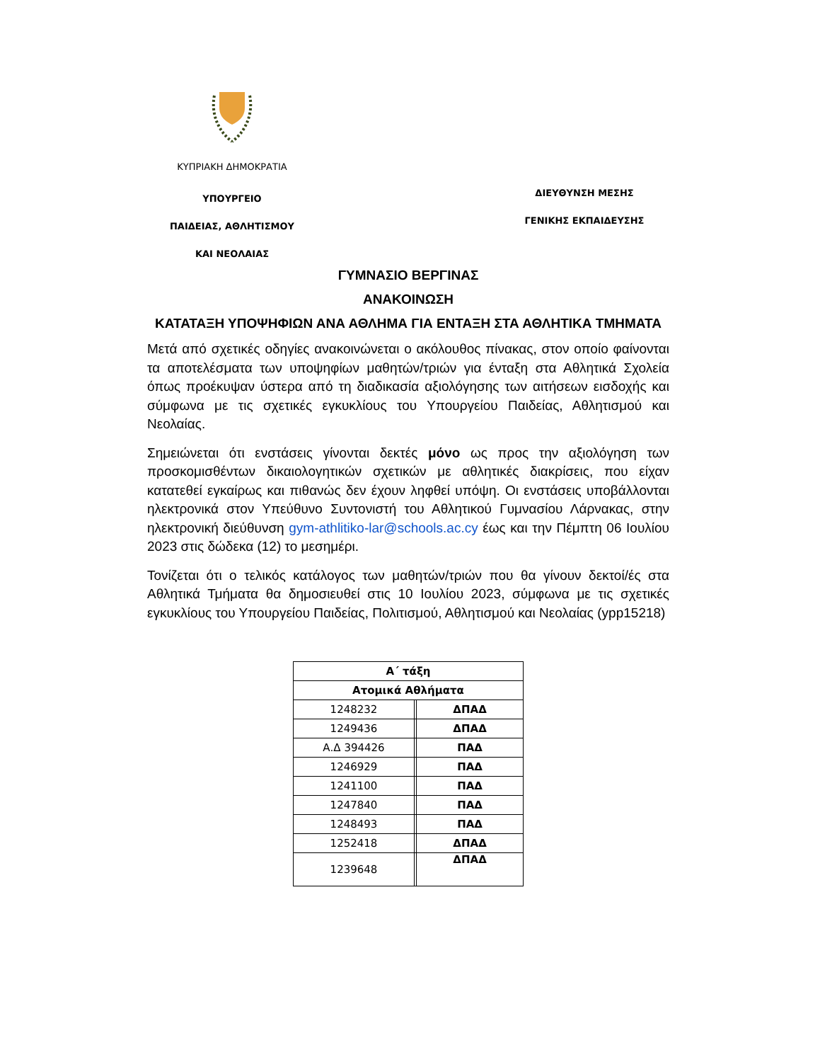ΚΥΠΡΙΑΚΗ ΔΗΜΟΚΡΑΤΙΑ
ΥΠΟΥΡΓΕΙΟ
ΠΑΙΔΕΙΑΣ, ΑΘΛΗΤΙΣΜΟΥ
ΚΑΙ ΝΕΟΛΑΙΑΣ
ΔΙΕΥΘΥΝΣΗ ΜΕΣΗΣ
ΓΕΝΙΚΗΣ ΕΚΠΑΙΔΕΥΣΗΣ
ΓΥΜΝΑΣΙΟ ΒΕΡΓΙΝΑΣ
ΑΝΑΚΟΙΝΩΣΗ
ΚΑΤΑΤΑΞΗ ΥΠΟΨΗΦΙΩΝ ΑΝΑ ΑΘΛΗΜΑ ΓΙΑ ΕΝΤΑΞΗ ΣΤΑ ΑΘΛΗΤΙΚΑ ΤΜΗΜΑΤΑ
Μετά από σχετικές οδηγίες ανακοινώνεται ο ακόλουθος πίνακας, στον οποίο φαίνονται τα αποτελέσματα των υποψηφίων μαθητών/τριών για ένταξη στα Αθλητικά Σχολεία όπως προέκυψαν ύστερα από τη διαδικασία αξιολόγησης των αιτήσεων εισδοχής και σύμφωνα με τις σχετικές εγκυκλίους του Υπουργείου Παιδείας, Αθλητισμού και Νεολαίας.
Σημειώνεται ότι ενστάσεις γίνονται δεκτές μόνο ως προς την αξιολόγηση των προσκομισθέντων δικαιολογητικών σχετικών με αθλητικές διακρίσεις, που είχαν κατατεθεί εγκαίρως και πιθανώς δεν έχουν ληφθεί υπόψη. Οι ενστάσεις υποβάλλονται ηλεκτρονικά στον Υπεύθυνο Συντονιστή του Αθλητικού Γυμνασίου Λάρνακας, στην ηλεκτρονική διεύθυνση gym-athlitiko-lar@schools.ac.cy έως και την Πέμπτη 06 Ιουλίου 2023 στις δώδεκα (12) το μεσημέρι.
Τονίζεται ότι ο τελικός κατάλογος των μαθητών/τριών που θα γίνουν δεκτοί/ές στα Αθλητικά Τμήματα θα δημοσιευθεί στις 10 Ιουλίου 2023, σύμφωνα με τις σχετικές εγκυκλίους του Υπουργείου Παιδείας, Πολιτισμού, Αθλητισμού και Νεολαίας (ypp15218)
| Α΄ τάξη | | |
| --- | --- | --- |
| Ατομικά Αθλήματα | | |
| 1248232 | | ΔΠΑΔ |
| 1249436 | | ΔΠΑΔ |
| Α.Δ 394426 | | ΠΑΔ |
| 1246929 | | ΠΑΔ |
| 1241100 | | ΠΑΔ |
| 1247840 | | ΠΑΔ |
| 1248493 | | ΠΑΔ |
| 1252418 | | ΔΠΑΔ |
| 1239648 | | ΔΠΑΔ |